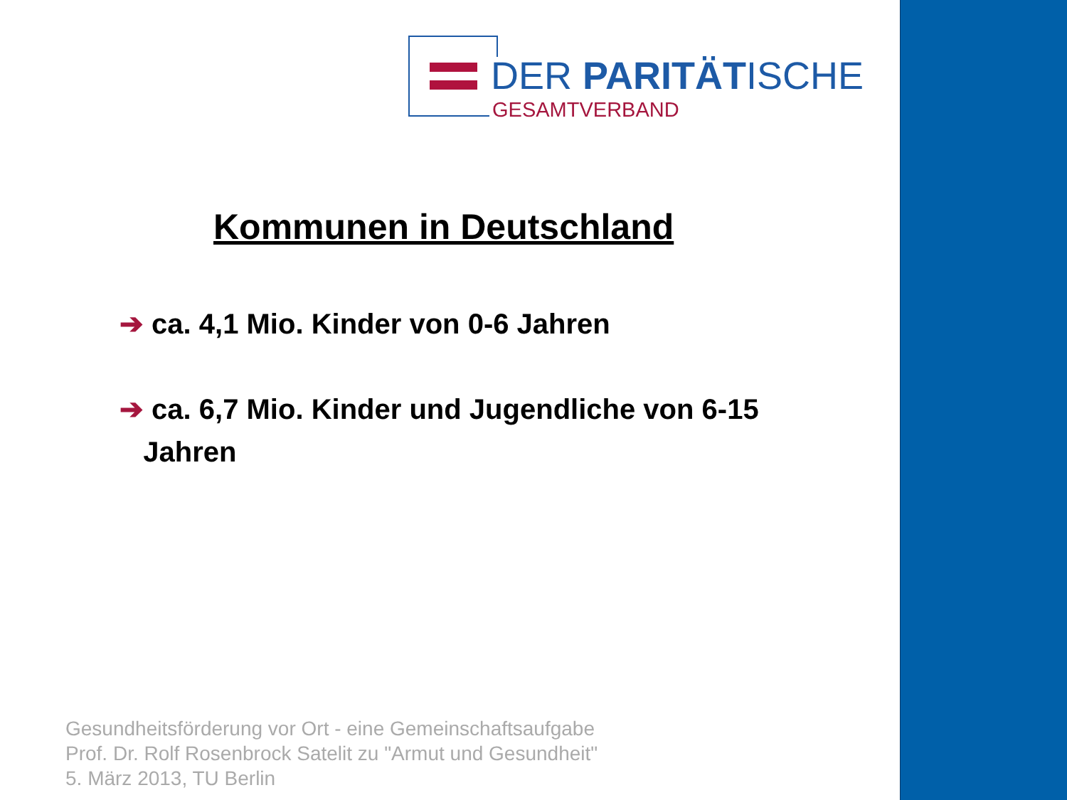DER PARITÄTISCHE
GESAMTVERBAND
Kommunen in Deutschland
➔ ca. 4,1 Mio. Kinder von 0-6 Jahren
➔ ca. 6,7 Mio. Kinder und Jugendliche von 6-15
Jahren
Gesundheitsförderung vor Ort - eine Gemeinschaftsaufgabe
Prof. Dr. Rolf Rosenbrock Satelit zu "Armut und Gesundheit"
5. März 2013, TU Berlin